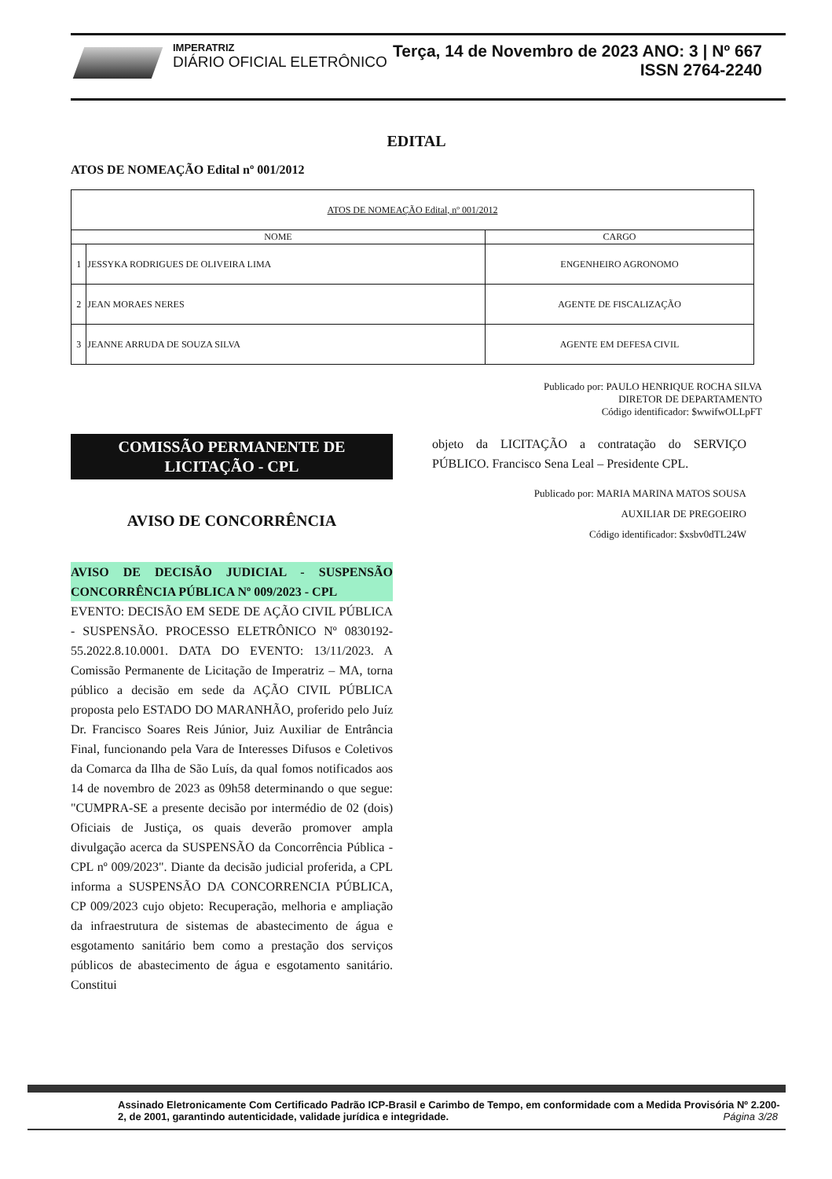IMPERATRIZ
DIÁRIO OFICIAL ELETRÔNICO
Terça, 14 de Novembro de 2023 ANO: 3 | Nº 667
ISSN 2764-2240
EDITAL
ATOS DE NOMEAÇÃO Edital nº 001/2012
| ATOS DE NOMEAÇÃO Edital, nº 001/2012 | | |
| NOME | | CARGO |
| 1 | JESSYKA RODRIGUES DE OLIVEIRA LIMA | ENGENHEIRO AGRONOMO |
| 2 | JEAN MORAES NERES | AGENTE DE FISCALIZAÇÃO |
| 3 | JEANNE ARRUDA DE SOUZA SILVA | AGENTE EM DEFESA CIVIL |
Publicado por: PAULO HENRIQUE ROCHA SILVA
DIRETOR DE DEPARTAMENTO
Código identificador: $wwifwOLLpFT
COMISSÃO PERMANENTE DE LICITAÇÃO - CPL
AVISO DE CONCORRÊNCIA
AVISO DE DECISÃO JUDICIAL - SUSPENSÃO CONCORRÊNCIA PÚBLICA Nº 009/2023 - CPL
EVENTO: DECISÃO EM SEDE DE AÇÃO CIVIL PÚBLICA - SUSPENSÃO. PROCESSO ELETRÔNICO Nº 0830192-55.2022.8.10.0001. DATA DO EVENTO: 13/11/2023. A Comissão Permanente de Licitação de Imperatriz – MA, torna público a decisão em sede da AÇÃO CIVIL PÚBLICA proposta pelo ESTADO DO MARANHÃO, proferido pelo Juíz Dr. Francisco Soares Reis Júnior, Juiz Auxiliar de Entrância Final, funcionando pela Vara de Interesses Difusos e Coletivos da Comarca da Ilha de São Luís, da qual fomos notificados aos 14 de novembro de 2023 as 09h58 determinando o que segue: "CUMPRA-SE a presente decisão por intermédio de 02 (dois) Oficiais de Justiça, os quais deverão promover ampla divulgação acerca da SUSPENSÃO da Concorrência Pública - CPL nº 009/2023". Diante da decisão judicial proferida, a CPL informa a SUSPENSÃO DA CONCORRENCIA PÚBLICA, CP 009/2023 cujo objeto: Recuperação, melhoria e ampliação da infraestrutura de sistemas de abastecimento de água e esgotamento sanitário bem como a prestação dos serviços públicos de abastecimento de água e esgotamento sanitário. Constitui
objeto da LICITAÇÃO a contratação do SERVIÇO PÚBLICO. Francisco Sena Leal – Presidente CPL.
Publicado por: MARIA MARINA MATOS SOUSA
AUXILIAR DE PREGOEIRO
Código identificador: $xsbv0dTL24W
Assinado Eletronicamente Com Certificado Padrão ICP-Brasil e Carimbo de Tempo, em conformidade com a Medida Provisória Nº 2.200-2, de 2001, garantindo autenticidade, validade jurídica e integridade. Página 3/28